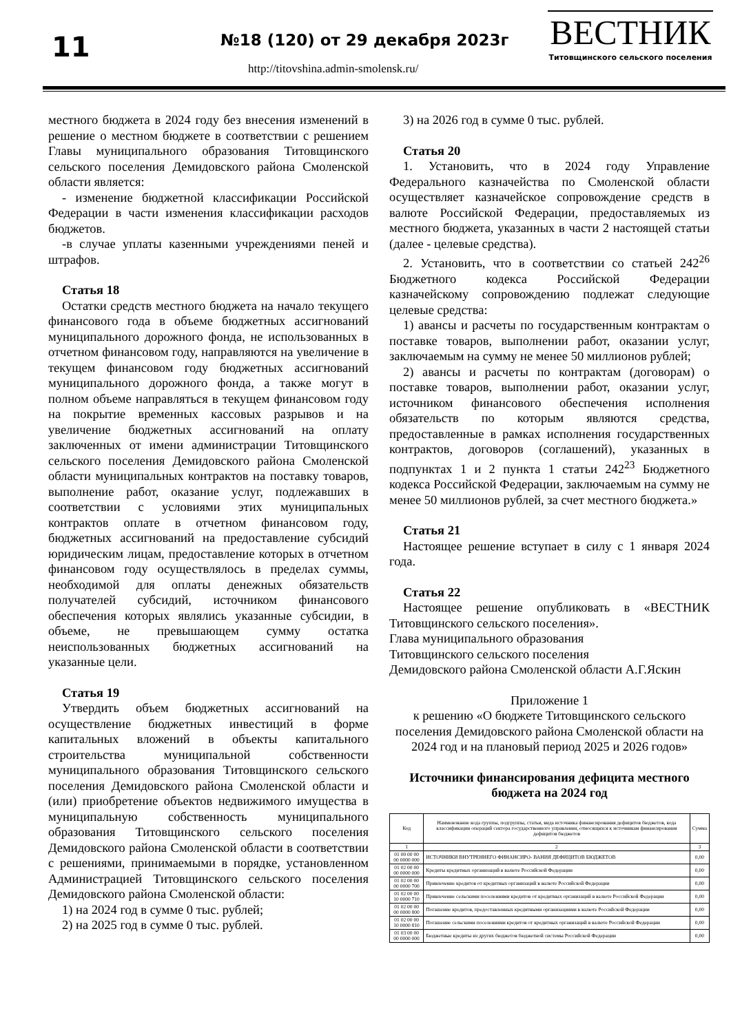11 №18 (120) от 29 декабря 2023г
http://titovshina.admin-smolensk.ru/
ВЕСТНИК
Титовщинского сельского поселения
местного бюджета в 2024 году без внесения изменений в решение о местном бюджете в соответствии с решением Главы муниципального образования Титовщинского сельского поселения Демидовского района Смоленской области является:
- изменение бюджетной классификации Российской Федерации в части изменения классификации расходов бюджетов.
-в случае уплаты казенными учреждениями пеней и штрафов.
Статья 18
Остатки средств местного бюджета на начало текущего финансового года в объеме бюджетных ассигнований муниципального дорожного фонда, не использованных в отчетном финансовом году, направляются на увеличение в текущем финансовом году бюджетных ассигнований муниципального дорожного фонда, а также могут в полном объеме направляться в текущем финансовом году на покрытие временных кассовых разрывов и на увеличение бюджетных ассигнований на оплату заключенных от имени администрации Титовщинского сельского поселения Демидовского района Смоленской области муниципальных контрактов на поставку товаров, выполнение работ, оказание услуг, подлежавших в соответствии с условиями этих муниципальных контрактов оплате в отчетном финансовом году, бюджетных ассигнований на предоставление субсидий юридическим лицам, предоставление которых в отчетном финансовом году осуществлялось в пределах суммы, необходимой для оплаты денежных обязательств получателей субсидий, источником финансового обеспечения которых являлись указанные субсидии, в объеме, не превышающем сумму остатка неиспользованных бюджетных ассигнований на указанные цели.
Статья 19
Утвердить объем бюджетных ассигнований на осуществление бюджетных инвестиций в форме капитальных вложений в объекты капитального строительства муниципальной собственности муниципального образования Титовщинского сельского поселения Демидовского района Смоленской области и (или) приобретение объектов недвижимого имущества в муниципальную собственность муниципального образования Титовщинского сельского поселения Демидовского района Смоленской области в соответствии с решениями, принимаемыми в порядке, установленном Администрацией Титовщинского сельского поселения Демидовского района Смоленской области:
1) на 2024 год в сумме 0 тыс. рублей;
2) на 2025 год в сумме 0 тыс. рублей.
3) на 2026 год в сумме 0 тыс. рублей.
Статья 20
1. Установить, что в 2024 году Управление Федерального казначейства по Смоленской области осуществляет казначейское сопровождение средств в валюте Российской Федерации, предоставляемых из местного бюджета, указанных в части 2 настоящей статьи (далее - целевые средства).
2. Установить, что в соответствии со статьей 242<sup>26</sup> Бюджетного кодекса Российской Федерации казначейскому сопровождению подлежат следующие целевые средства:
1) авансы и расчеты по государственным контрактам о поставке товаров, выполнении работ, оказании услуг, заключаемым на сумму не менее 50 миллионов рублей;
2) авансы и расчеты по контрактам (договорам) о поставке товаров, выполнении работ, оказании услуг, источником финансового обеспечения исполнения обязательств по которым являются средства, предоставленные в рамках исполнения государственных контрактов, договоров (соглашений), указанных в подпунктах 1 и 2 пункта 1 статьи 242<sup>23</sup> Бюджетного кодекса Российской Федерации, заключаемым на сумму не менее 50 миллионов рублей, за счет местного бюджета.»
Статья 21
Настоящее решение вступает в силу с 1 января 2024 года.
Статья 22
Настоящее решение опубликовать в «ВЕСТНИК Титовщинского сельского поселения».
Глава муниципального образования
Титовщинского сельского поселения
Демидовского района Смоленской области А.Г.Яскин
Приложение 1
к решению «О бюджете Титовщинского сельского поселения Демидовского района Смоленской области на 2024 год и на плановый период 2025 и 2026 годов»
Источники финансирования дефицита местного бюджета на 2024 год
| Код | Наименование кода группы, подгруппы, статьи, вида источника финансирования дефицитов бюджетов, кода классификации операций сектора государственного управления, относящихся к источникам финансирования дефицитов бюджетов | Сумма |
| --- | --- | --- |
| 1 | 2 | 3 |
| 01 00 00 00 00 0000 000 | ИСТОЧНИКИ ВНУТРЕННЕГО ФИНАНСИРО- ВАНИЯ ДЕФИЦИТОВ БЮДЖЕТОВ | 0,00 |
| 01 02 00 00 00 0000 000 | Кредиты кредитных организаций в валюте Российской Федерации | 0,00 |
| 01 02 00 00 00 0000 700 | Привлечение кредитов от кредитных организаций в валюте Российской Федерации | 0,00 |
| 01 02 00 00 10 0000 710 | Привлечение сельскими поселениями кредитов от кредитных организаций в валюте Российской Федерации | 0,00 |
| 01 02 00 00 00 0000 800 | Погашение кредитов, предоставленных кредитными организациями в валюте Российской Федерации | 0,00 |
| 01 02 00 00 10 0000 810 | Погашение сельскими поселениями кредитов от кредитных организаций в валюте Российской Федерации | 0,00 |
| 01 03 00 00 00 0000 000 | Бюджетные кредиты из других бюджетов бюджетной системы Российской Федерации | 0,00 |